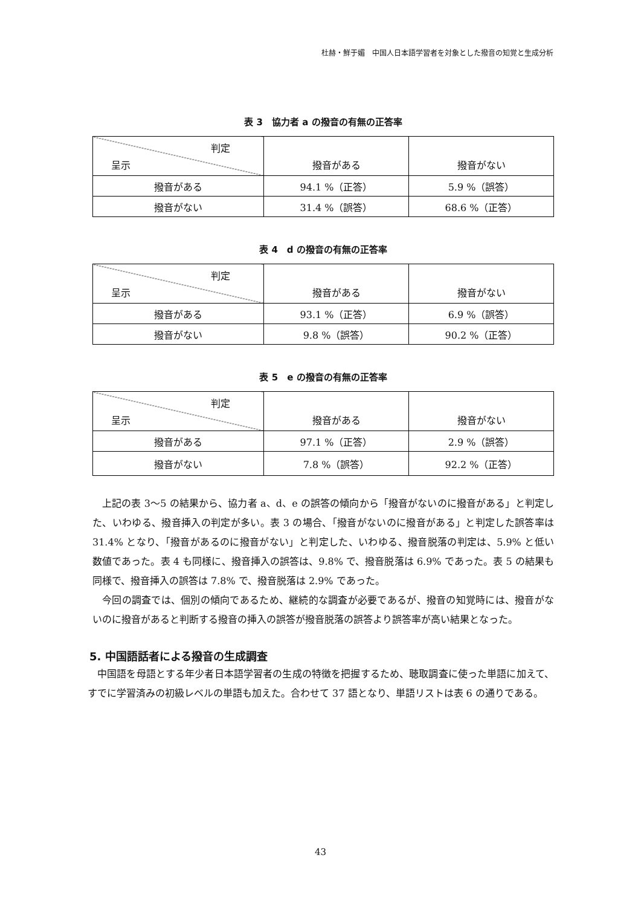杜赫・鮮于媚　中国人日本語学習者を対象とした撥音の知覚と生成分析
表 3　協力者 a の撥音の有無の正答率
| 判定 呈示 | 撥音がある | 撥音がない |
| 撥音がある | 94.1 %（正答） | 5.9 %（誤答） |
| 撥音がない | 31.4 %（誤答） | 68.6 %（正答） |
表 4　d の撥音の有無の正答率
| 判定 呈示 | 撥音がある | 撥音がない |
| 撥音がある | 93.1 %（正答） | 6.9 %（誤答） |
| 撥音がない | 9.8 %（誤答） | 90.2 %（正答） |
表 5　e の撥音の有無の正答率
| 判定 呈示 | 撥音がある | 撥音がない |
| 撥音がある | 97.1 %（正答） | 2.9 %（誤答） |
| 撥音がない | 7.8 %（誤答） | 92.2 %（正答） |
上記の表 3～5 の結果から、協力者 a、d、e の誤答の傾向から「撥音がないのに撥音がある」と判定した、いわゆる、撥音挿入の判定が多い。表 3 の場合、「撥音がないのに撥音がある」と判定した誤答率は 31.4% となり、「撥音があるのに撥音がない」と判定した、いわゆる、撥音脱落の判定は、5.9% と低い数値であった。表 4 も同様に、撥音挿入の誤答は、9.8% で、撥音脱落は 6.9% であった。表 5 の結果も同様で、撥音挿入の誤答は 7.8% で、撥音脱落は 2.9% であった。
今回の調査では、個別の傾向であるため、継続的な調査が必要であるが、撥音の知覚時には、撥音がないのに撥音があると判断する撥音の挿入の誤答が撥音脱落の誤答より誤答率が高い結果となった。
5. 中国語話者による撥音の生成調査
中国語を母語とする年少者日本語学習者の生成の特徴を把握するため、聴取調査に使った単語に加えて、すでに学習済みの初級レベルの単語も加えた。合わせて 37 語となり、単語リストは表 6 の通りである。
43